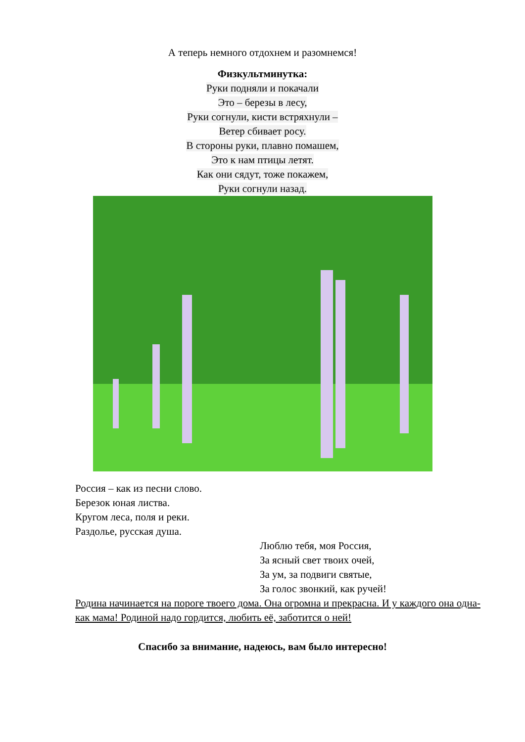А теперь немного отдохнем и разомнемся!
Физкультминутка:
Руки подняли и покачали
Это – березы в лесу,
Руки согнули, кисти встряхнули –
Ветер сбивает росу.
В стороны руки, плавно помашем,
Это к нам птицы летят.
Как они сядут, тоже покажем,
Руки согнули назад.
Россия – как из песни слово.
Березок юная листва.
Кругом леса, поля и реки.
Раздолье, русская душа.
Люблю тебя, моя Россия,
За ясный свет твоих очей,
За ум, за подвиги святые,
За голос звонкий, как ручей!
Родина начинается на пороге твоего дома. Она огромна и прекрасна. И у каждого она одна- как мама! Родиной надо гордится, любить её, заботится о ней!
Спасибо за внимание, надеюсь, вам было интересно!